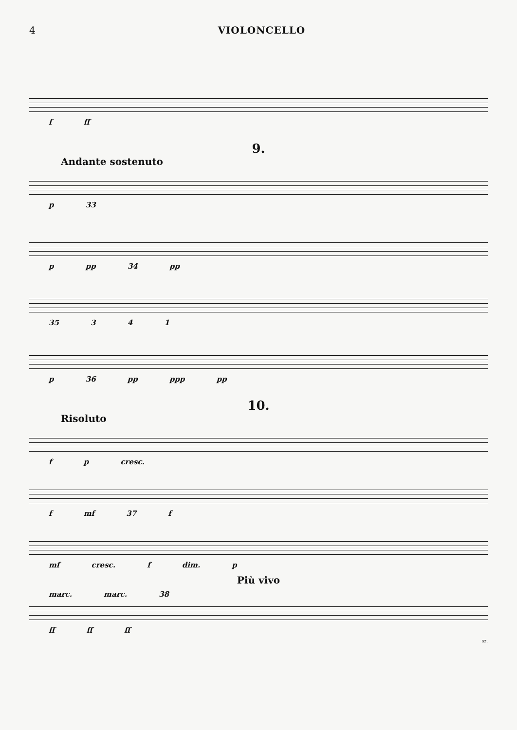4 VIOLONCELLO
f ff
9.
Andante sostenuto
p 33
p pp 34 pp
35 3 4 1
p 36 pp ppp pp
10.
Risoluto
f p cresc.
f mf 37 f
mf cresc. f dim. p
Più vivo
marc. marc. 38
ff ff ff
sz.